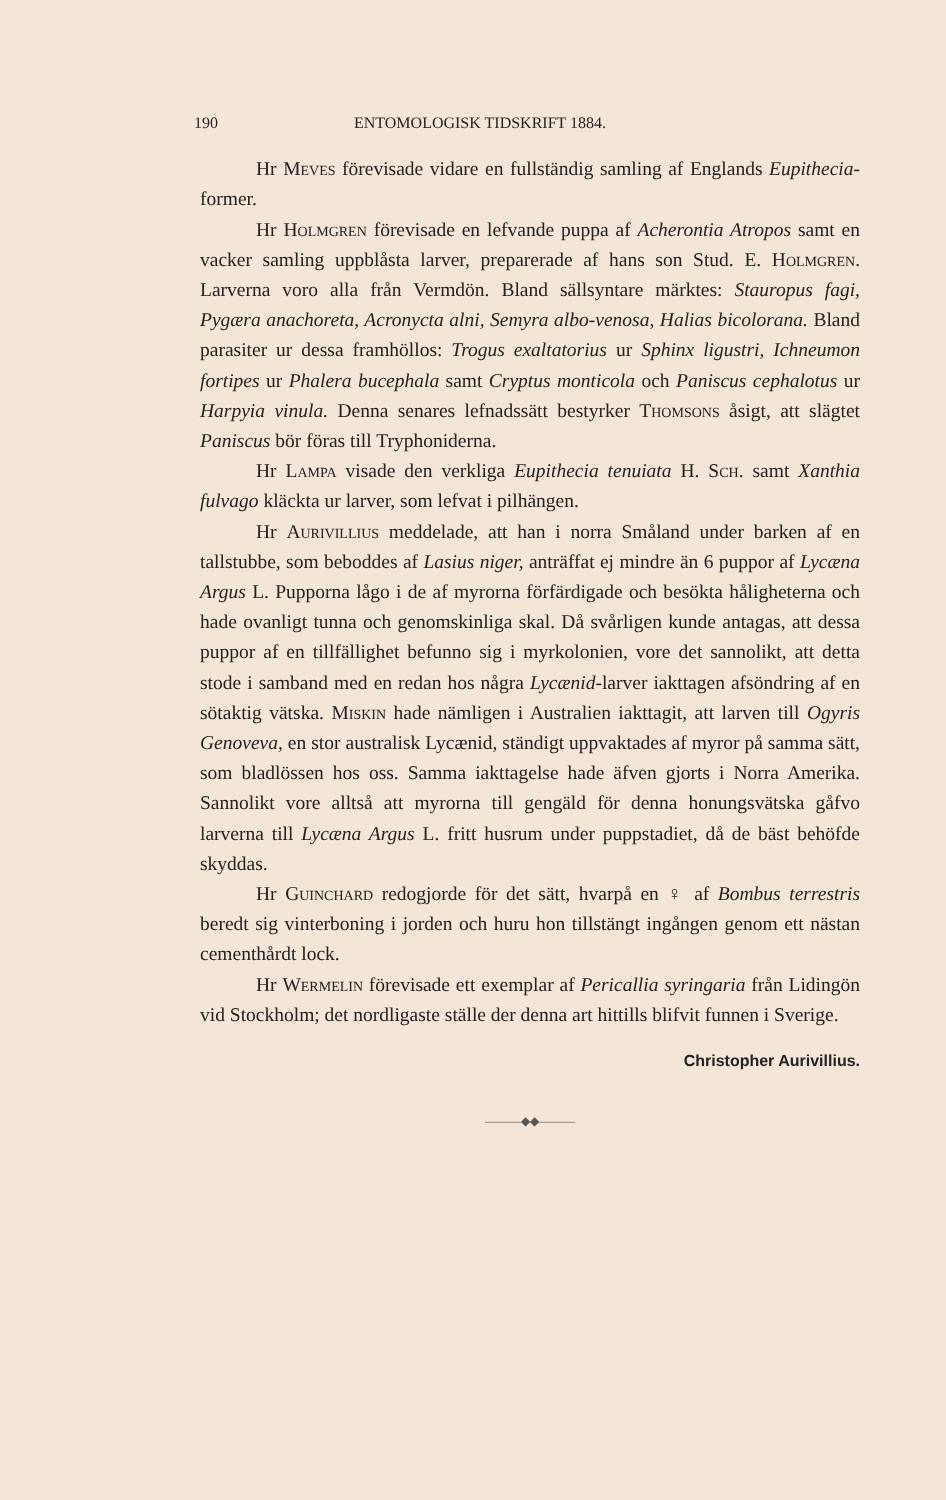190 ENTOMOLOGISK TIDSKRIFT 1884.
Hr Meves förevisade vidare en fullständig samling af Englands Eupithecia-former.
Hr Holmgren förevisade en lefvande puppa af Acherontia Atropos samt en vacker samling uppblåsta larver, preparerade af hans son Stud. E. Holmgren. Larverna voro alla från Vermdön. Bland sällsyntare märktes: Stauropus fagi, Pygæra anachoreta, Acronycta alni, Semyra albo-venosa, Halias bicolorana. Bland parasiter ur dessa framhöllos: Trogus exaltatorius ur Sphinx ligustri, Ichneumon fortipes ur Phalera bucephala samt Cryptus monticola och Paniscus cephalotus ur Harpyia vinula. Denna senares lefnadssätt bestyrker Thomsons åsigt, att slägtet Paniscus bör föras till Tryphoniderna.
Hr Lampa visade den verkliga Eupithecia tenuiata H. Sch. samt Xanthia fulvago kläckta ur larver, som lefvat i pilhängen.
Hr Aurivillius meddelade, att han i norra Småland under barken af en tallstubbe, som beboddes af Lasius niger, anträffat ej mindre än 6 puppor af Lycæna Argus L. Pupporna lågo i de af myrorna förfärdigade och besökta håligheterna och hade ovanligt tunna och genomskinliga skal. Då svårligen kunde antagas, att dessa puppor af en tillfällighet befunno sig i myrkolonien, vore det sannolikt, att detta stode i samband med en redan hos några Lycænid-larver iakttagen afsöndring af en sötaktig vätska. Miskin hade nämligen i Australien iakttagit, att larven till Ogyris Genoveva, en stor australisk Lycænid, ständigt uppvaktades af myror på samma sätt, som bladlössen hos oss. Samma iakttagelse hade äfven gjorts i Norra Amerika. Sannolikt vore alltså att myrorna till gengäld för denna honungsvätska gåfvo larverna till Lycæna Argus L. fritt husrum under puppstadiet, då de bäst behöfde skyddas.
Hr Guinchard redogjorde för det sätt, hvarpå en ♀ af Bombus terrestris beredt sig vinterboning i jorden och huru hon tillstängt ingången genom ett nästan cementhårdt lock.
Hr Wermelin förevisade ett exemplar af Pericallia syringaria från Lidingön vid Stockholm; det nordligaste ställe der denna art hittills blifvit funnen i Sverige.
Christopher Aurivillius.
———◆◆———